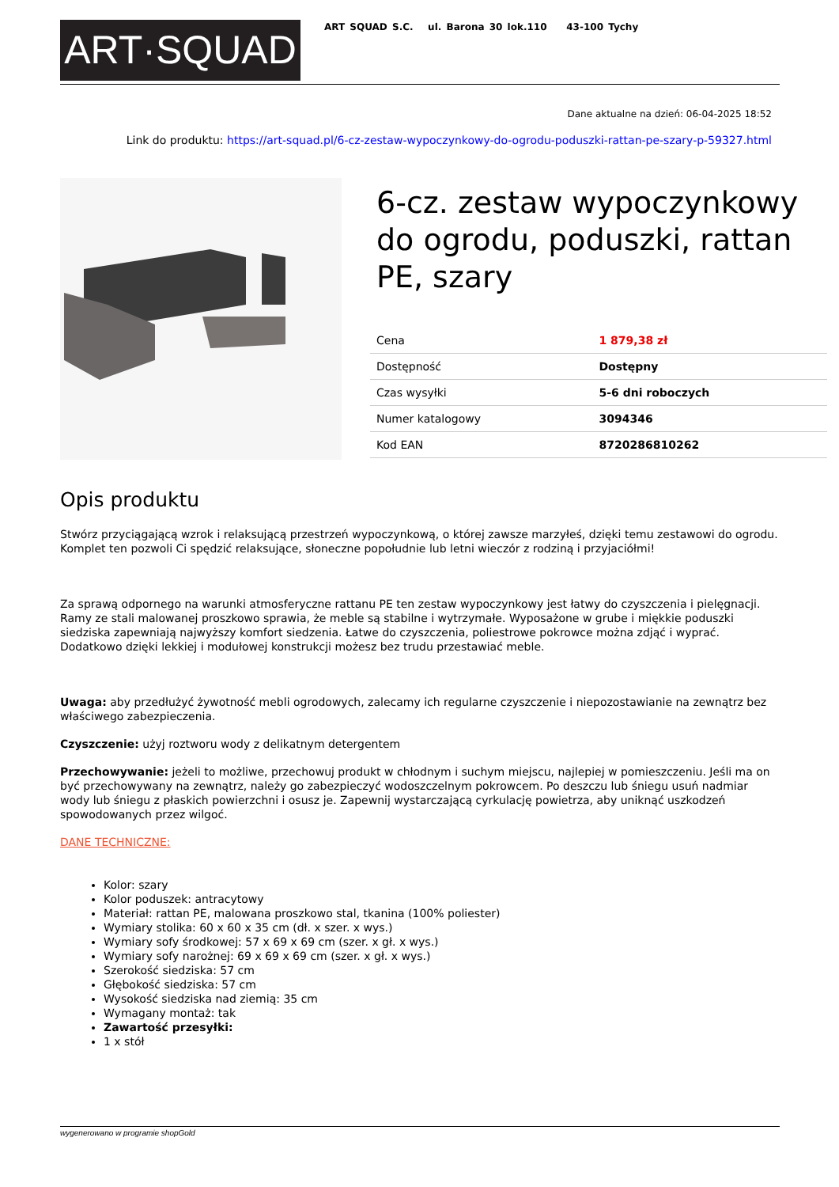ART·SQUAD
ART SQUAD S.C. ul. Barona 30 lok.110 43-100 Tychy
Dane aktualne na dzień: 06-04-2025 18:52
Link do produktu: https://art-squad.pl/6-cz-zestaw-wypoczynkowy-do-ogrodu-poduszki-rattan-pe-szary-p-59327.html
6-cz. zestaw wypoczynkowy do ogrodu, poduszki, rattan PE, szary
| Cena | 1 879,38 zł |
| Dostępność | Dostępny |
| Czas wysyłki | 5-6 dni roboczych |
| Numer katalogowy | 3094346 |
| Kod EAN | 8720286810262 |
Opis produktu
Stwórz przyciągającą wzrok i relaksującą przestrzeń wypoczynkową, o której zawsze marzyłeś, dzięki temu zestawowi do ogrodu. Komplet ten pozwoli Ci spędzić relaksujące, słoneczne popołudnie lub letni wieczór z rodziną i przyjaciółmi!
Za sprawą odpornego na warunki atmosferyczne rattanu PE ten zestaw wypoczynkowy jest łatwy do czyszczenia i pielęgnacji. Ramy ze stali malowanej proszkowo sprawia, że meble są stabilne i wytrzymałe. Wyposażone w grube i miękkie poduszki siedziska zapewniają najwyższy komfort siedzenia. Łatwe do czyszczenia, poliestrowe pokrowce można zdjąć i wyprać. Dodatkowo dzięki lekkiej i modułowej konstrukcji możesz bez trudu przestawiać meble.
Uwaga: aby przedłużyć żywotność mebli ogrodowych, zalecamy ich regularne czyszczenie i niepozostawianie na zewnątrz bez właściwego zabezpieczenia.
Czyszczenie: użyj roztworu wody z delikatnym detergentem
Przechowywanie: jeżeli to możliwe, przechowuj produkt w chłodnym i suchym miejscu, najlepiej w pomieszczeniu. Jeśli ma on być przechowywany na zewnątrz, należy go zabezpieczyć wodoszczelnym pokrowcem. Po deszczu lub śniegu usuń nadmiar wody lub śniegu z płaskich powierzchni i osusz je. Zapewnij wystarczającą cyrkulację powietrza, aby uniknąć uszkodzeń spowodowanych przez wilgoć.
DANE TECHNICZNE:
Kolor: szary
Kolor poduszek: antracytowy
Materiał: rattan PE, malowana proszkowo stal, tkanina (100% poliester)
Wymiary stolika: 60 x 60 x 35 cm (dł. x szer. x wys.)
Wymiary sofy środkowej: 57 x 69 x 69 cm (szer. x gł. x wys.)
Wymiary sofy narożnej: 69 x 69 x 69 cm (szer. x gł. x wys.)
Szerokość siedziska: 57 cm
Głębokość siedziska: 57 cm
Wysokość siedziska nad ziemią: 35 cm
Wymagany montaż: tak
Zawartość przesyłki:
1 x stół
wygenerowano w programie shopGold